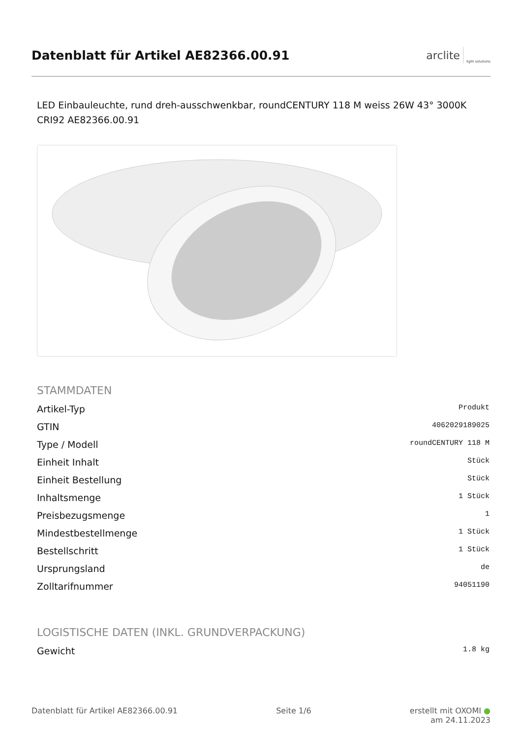Datenblatt für Artikel AE82366.00.91
arclite light solutions
LED Einbauleuchte, rund dreh-ausschwenkbar, roundCENTURY 118 M weiss 26W 43° 3000K CRI92 AE82366.00.91
STAMMDATEN
| Artikel-Typ | Produkt |
| GTIN | 4062029189025 |
| Type / Modell | roundCENTURY 118 M |
| Einheit Inhalt | Stück |
| Einheit Bestellung | Stück |
| Inhaltsmenge | 1 Stück |
| Preisbezugsmenge | 1 |
| Mindestbestellmenge | 1 Stück |
| Bestellschritt | 1 Stück |
| Ursprungsland | de |
| Zolltarifnummer | 94051190 |
LOGISTISCHE DATEN (INKL. GRUNDVERPACKUNG)
| Gewicht | 1.8 kg |
Datenblatt für Artikel AE82366.00.91 Seite 1/6 erstellt mit OXOMI ●
am 24.11.2023